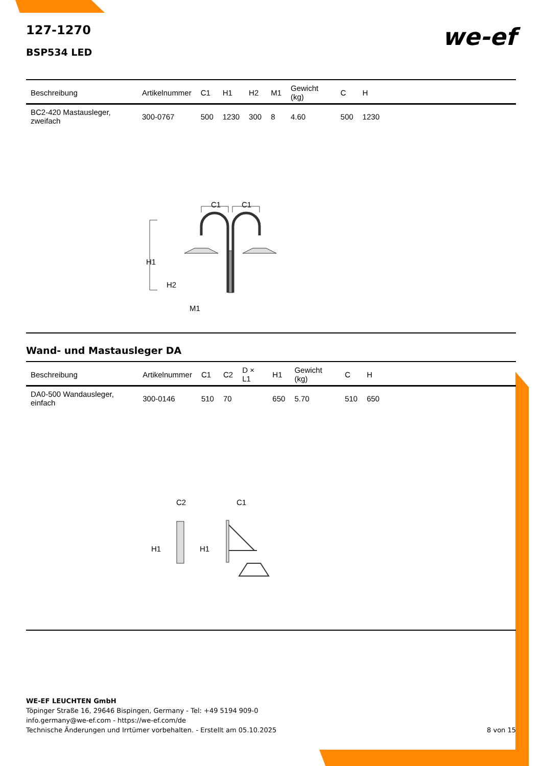127-1270
BSP534 LED
we-ef
| Beschreibung | Artikelnummer | C1 | H1 | H2 | M1 | Gewicht (kg) | C | H | |
| --- | --- | --- | --- | --- | --- | --- | --- | --- | --- |
| BC2-420 Mastausleger, zweifach | 300-0767 | 500 | 1230 | 300 | 8 | 4.60 | 500 | 1230 | |
C1
C1
H1
H2
M1
Wand- und Mastausleger DA
| Beschreibung | Artikelnummer | C1 | C2 | D × L1 | H1 | Gewicht (kg) | C | H | |
| --- | --- | --- | --- | --- | --- | --- | --- | --- | --- |
| DA0-500 Wandausleger, einfach | 300-0146 | 510 | 70 | | 650 | 5.70 | 510 | 650 | |
C2
C1
H1
H1
WE-EF LEUCHTEN GmbH
Töpinger Straße 16, 29646 Bispingen, Germany - Tel: +49 5194 909-0
info.germany@we-ef.com - https://we-ef.com/de
Technische Änderungen und Irrtümer vorbehalten. - Erstellt am 05.10.2025 8 von 15